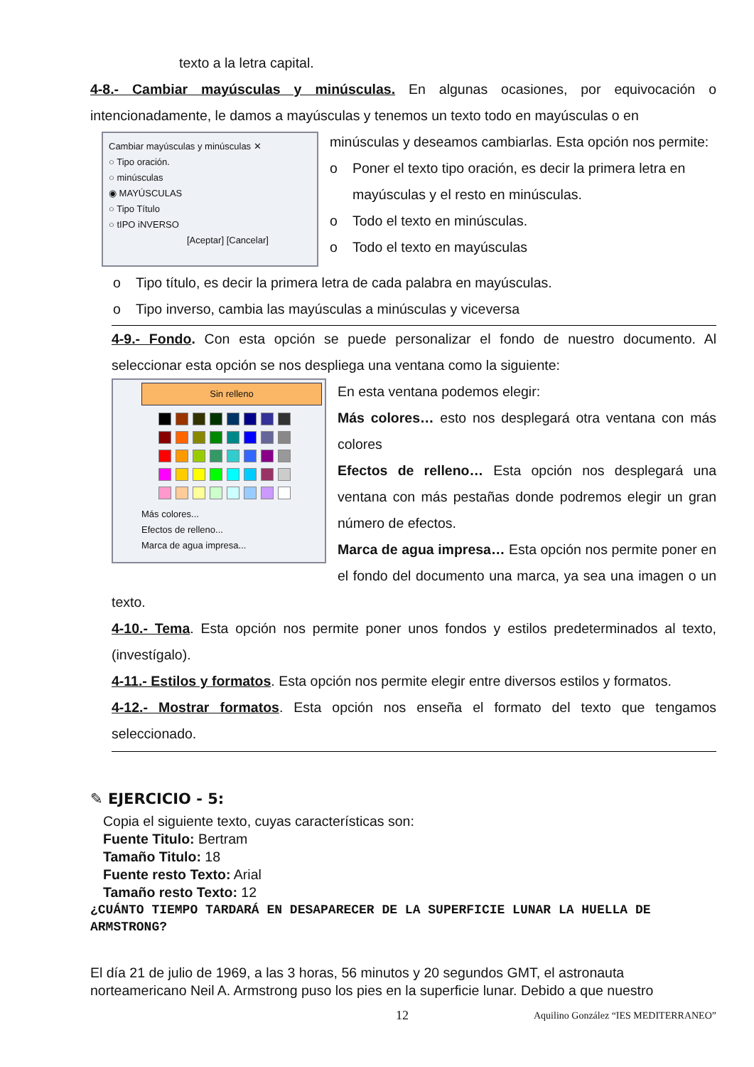texto a la letra capital.
4-8.- Cambiar mayúsculas y minúsculas. En algunas ocasiones, por equivocación o intencionadamente, le damos a mayúsculas y tenemos un texto todo en mayúsculas o en
Cambiar mayúsculas y minúsculas ✕
○ Tipo oración.
○ minúsculas
◉ MAYÚSCULAS
○ Tipo Título
○ tIPO iNVERSO
[Aceptar] [Cancelar]
minúsculas y deseamos cambiarlas. Esta opción nos permite:
o Poner el texto tipo oración, es decir la primera letra en mayúsculas y el resto en minúsculas.
o Todo el texto en minúsculas.
o Todo el texto en mayúsculas
o Tipo título, es decir la primera letra de cada palabra en mayúsculas.
o Tipo inverso, cambia las mayúsculas a minúsculas y viceversa
4-9.- Fondo. Con esta opción se puede personalizar el fondo de nuestro documento. Al seleccionar esta opción se nos despliega una ventana como la siguiente:
Sin relleno
Más colores...
Efectos de relleno...
Marca de agua impresa...
En esta ventana podemos elegir:
Más colores… esto nos desplegará otra ventana con más colores
Efectos de relleno… Esta opción nos desplegará una ventana con más pestañas donde podremos elegir un gran número de efectos.
Marca de agua impresa… Esta opción nos permite poner en el fondo del documento una marca, ya sea una imagen o un texto.
4-10.- Tema. Esta opción nos permite poner unos fondos y estilos predeterminados al texto, (investígalo).
4-11.- Estilos y formatos. Esta opción nos permite elegir entre diversos estilos y formatos.
4-12.- Mostrar formatos. Esta opción nos enseña el formato del texto que tengamos seleccionado.
✎ EJERCICIO - 5:
Copia el siguiente texto, cuyas características son:
Fuente Titulo: Bertram
Tamaño Titulo: 18
Fuente resto Texto: Arial
Tamaño resto Texto: 12
¿CUÁNTO TIEMPO TARDARÁ EN DESAPARECER DE LA SUPERFICIE LUNAR LA HUELLA DE ARMSTRONG?
El día 21 de julio de 1969, a las 3 horas, 56 minutos y 20 segundos GMT, el astronauta norteamericano Neil A. Armstrong puso los pies en la superficie lunar. Debido a que nuestro
12 Aquilino González “IES MEDITERRANEO”